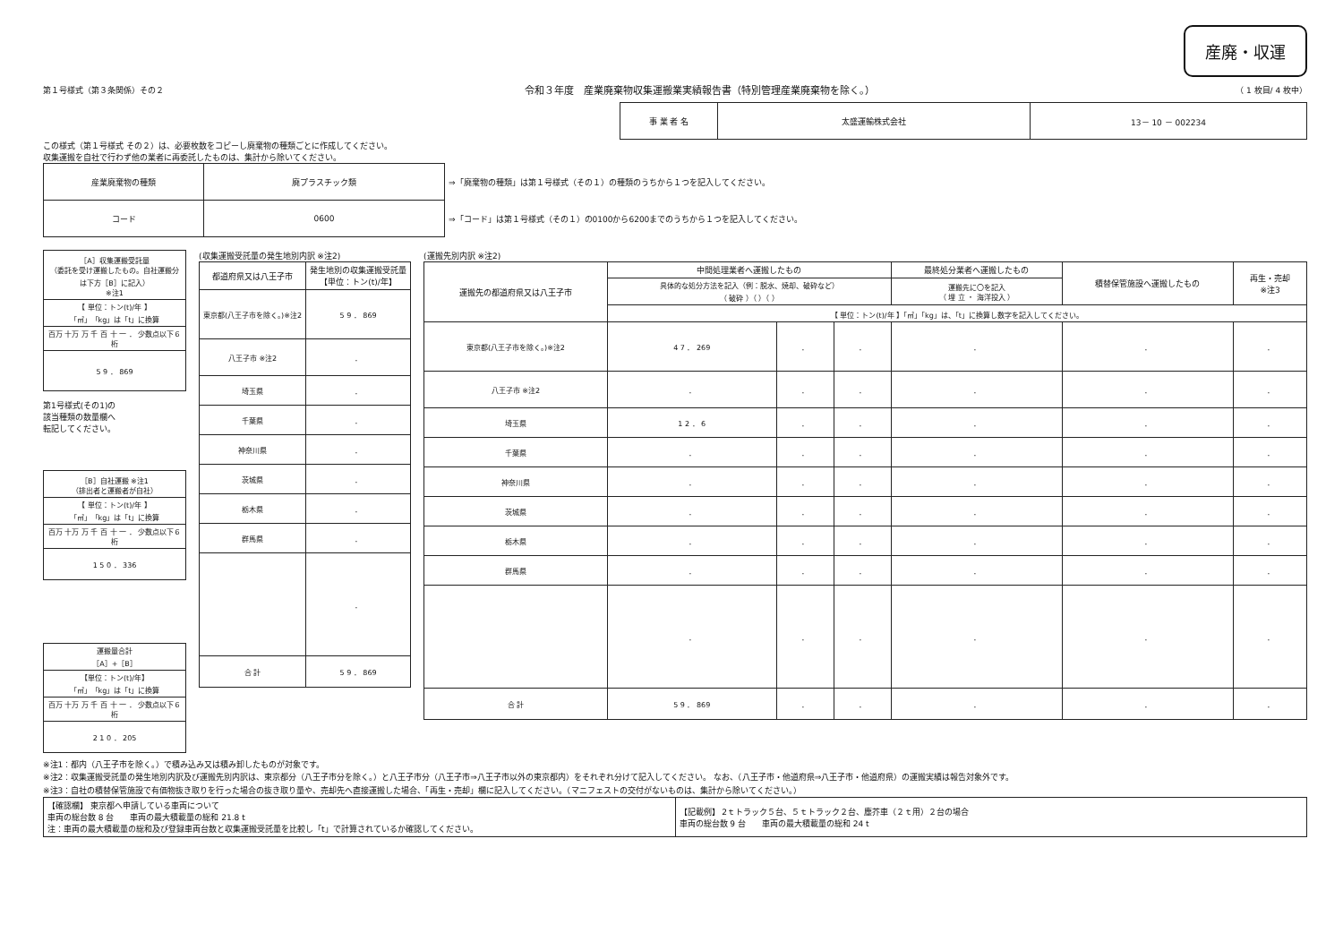産廃・収運
第１号様式（第３条関係）その２ 令和３年度　産業廃棄物収集運搬業実績報告書（特別管理産業廃棄物を除く。） （ 1 枚目/ 4 枚中）
| 事 業 者 名 | 太盛運輸株式会社 | 13－ 10 － 002234 |
この様式（第１号様式 その２）は、必要枚数をコピーし廃棄物の種類ごとに作成してください。
収集運搬を自社で行わず他の業者に再委託したものは、集計から除いてください。
| 産業廃棄物の種類 | 廃プラスチック類 | ⇒「廃棄物の種類」は第１号様式（その１）の種類のうちから１つを記入してください。 |
| コード | 0600 | ⇒「コード」は第１号様式（その１）の0100から6200までのうちから１つを記入してください。 |
| ［A］収集運搬受託量 （委託を受け運搬したもの。自社運搬分は下方［B］に記入） ※注1 |
| 【 単位：トン(t)/年 】 「㎥」「kg」は「t」に換算 |
| 百万 十万 万 千 百 十 一 ． 少数点以下６桁 |
| 5 9 ． 869 |
第1号様式(その1)の
該当種類の数量欄へ
転記してください。
| ［B］自社運搬 ※注1 （排出者と運搬者が自社） |
| 【 単位：トン(t)/年 】 「㎥」「kg」は「t」に換算 |
| 百万 十万 万 千 百 十 一 ． 少数点以下６桁 |
| 1 5 0 ． 336 |
| 運搬量合計 ［A］+［B］ |
| 【単位：トン(t)/年】 「㎥」「kg」は「t」に換算 |
| 百万 十万 万 千 百 十 一 ． 少数点以下６桁 |
| 2 1 0 ． 205 |
(収集運搬受託量の発生地別内訳 ※注2)
| 都道府県又は八王子市 | 発生地別の収集運搬受託量 【単位：トン(t)/年】 |
| --- | --- |
| 東京都(八王子市を除く。)※注2 | 5 9 ． 869 |
| 八王子市 ※注2 | ． |
| 埼玉県 | ． |
| 千葉県 | ． |
| 神奈川県 | ． |
| 茨城県 | ． |
| 栃木県 | ． |
| 群馬県 | ． |
| | ． |
| 合 計 | 5 9 ． 869 |
(運搬先別内訳 ※注2)
| 運搬先の都道府県又は八王子市 | 中間処理業者へ運搬したもの | | | 最終処分業者へ運搬したもの | 積替保管施設へ運搬したもの | 再生・売却 ※注3 |
| --- | --- | --- | --- | --- | --- | --- |
| | 具体的な処分方法を記入（例：脱水、焼却、破砕など） （ 破砕 ）（ ）（ ） | | | 運搬先に〇を記入 （ 埋 立 ・ 海洋投入 ） | | |
| | 【 単位：トン(t)/年 】「㎥」「kg」は、「t」に換算し数字を記入してください。 | | | | | |
| 東京都(八王子市を除く。)※注2 | 4 7 ． 269 | ． | ． | ． | ． | ． |
| 八王子市 ※注2 | ． | ． | ． | ． | ． | ． |
| 埼玉県 | 1 2 ． 6 | ． | ． | ． | ． | ． |
| 千葉県 | ． | ． | ． | ． | ． | ． |
| 神奈川県 | ． | ． | ． | ． | ． | ． |
| 茨城県 | ． | ． | ． | ． | ． | ． |
| 栃木県 | ． | ． | ． | ． | ． | ． |
| 群馬県 | ． | ． | ． | ． | ． | ． |
| | ． | ． | ． | ． | ． | ． |
| 合 計 | 5 9 ． 869 | ． | ． | ． | ． | ． |
※注1：都内（八王子市を除く。）で積み込み又は積み卸したものが対象です。
※注2：収集運搬受託量の発生地別内訳及び運搬先別内訳は、東京都分（八王子市分を除く。）と八王子市分（八王子市⇒八王子市以外の東京都内）をそれぞれ分けて記入してください。 なお、（八王子市・他道府県⇒八王子市・他道府県）の運搬実績は報告対象外です。
※注3：自社の積替保管施設で有価物抜き取りを行った場合の抜き取り量や、売却先へ直接運搬した場合、「再生・売却」欄に記入してください。（マニフェストの交付がないものは、集計から除いてください。）
| 【確認欄】 東京都へ申請している車両について 車両の総台数 8 台 車両の最大積載量の総和 21.8 t 注：車両の最大積載量の総和及び登録車両台数と収集運搬受託量を比較し「t」で計算されているか確認してください。 | 【記載例】 2ｔトラック５台、５ｔトラック２台、塵芥車（２ｔ用）２台の場合 車両の総台数 9 台 車両の最大積載量の総和 24 t |